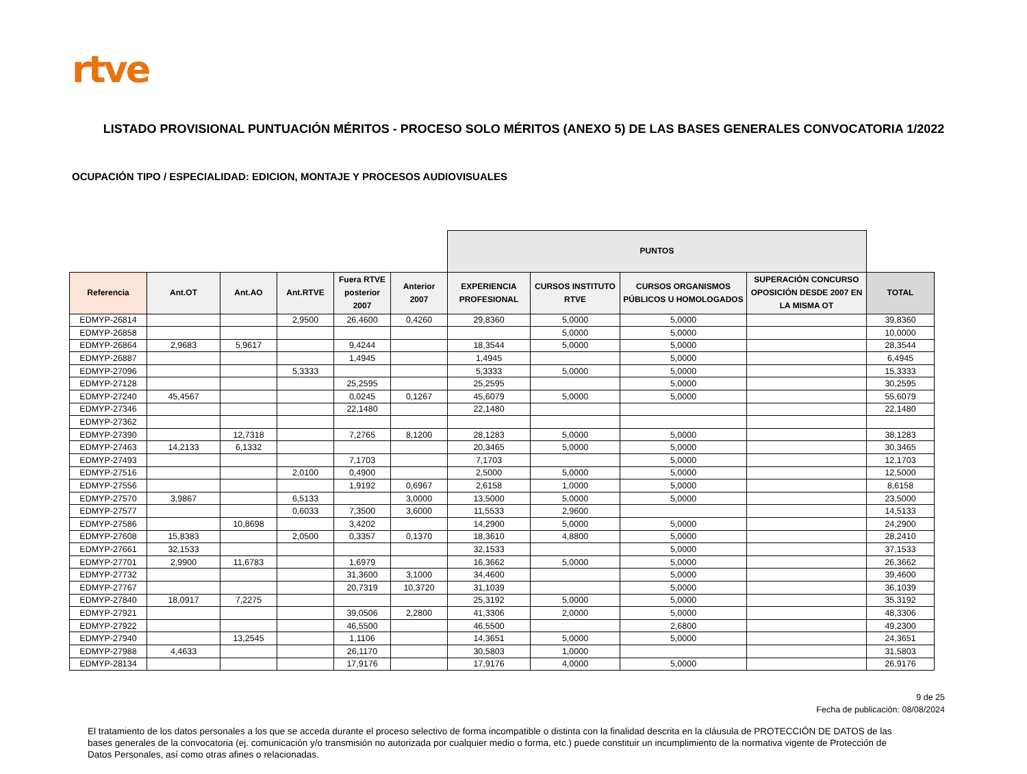rtve
LISTADO PROVISIONAL PUNTUACIÓN MÉRITOS - PROCESO SOLO MÉRITOS (ANEXO 5) DE LAS BASES GENERALES CONVOCATORIA 1/2022
OCUPACIÓN TIPO / ESPECIALIDAD: EDICION, MONTAJE Y PROCESOS AUDIOVISUALES
| | | | | | | PUNTOS | | | | |
| --- | --- | --- | --- | --- | --- | --- | --- | --- | --- | --- |
| Referencia | Ant.OT | Ant.AO | Ant.RTVE | Fuera RTVE posterior 2007 | Anterior 2007 | EXPERIENCIA PROFESIONAL | CURSOS INSTITUTO RTVE | CURSOS ORGANISMOS PÚBLICOS U HOMOLOGADOS | SUPERACIÓN CONCURSO OPOSICIÓN DESDE 2007 EN LA MISMA OT | TOTAL |
| EDMYP-26814 | | | 2,9500 | 26,4600 | 0,4260 | 29,8360 | 5,0000 | 5,0000 | | 39,8360 |
| EDMYP-26858 | | | | | | | 5,0000 | 5,0000 | | 10,0000 |
| EDMYP-26864 | 2,9683 | 5,9617 | | 9,4244 | | 18,3544 | 5,0000 | 5,0000 | | 28,3544 |
| EDMYP-26887 | | | | 1,4945 | | 1,4945 | | 5,0000 | | 6,4945 |
| EDMYP-27096 | | | 5,3333 | | | 5,3333 | 5,0000 | 5,0000 | | 15,3333 |
| EDMYP-27128 | | | | 25,2595 | | 25,2595 | | 5,0000 | | 30,2595 |
| EDMYP-27240 | 45,4567 | | | 0,0245 | 0,1267 | 45,6079 | 5,0000 | 5,0000 | | 55,6079 |
| EDMYP-27346 | | | | 22,1480 | | 22,1480 | | | | 22,1480 |
| EDMYP-27362 | | | | | | | | | | |
| EDMYP-27390 | | 12,7318 | | 7,2765 | 8,1200 | 28,1283 | 5,0000 | 5,0000 | | 38,1283 |
| EDMYP-27463 | 14,2133 | 6,1332 | | | | 20,3465 | 5,0000 | 5,0000 | | 30,3465 |
| EDMYP-27493 | | | | 7,1703 | | 7,1703 | | 5,0000 | | 12,1703 |
| EDMYP-27516 | | | 2,0100 | 0,4900 | | 2,5000 | 5,0000 | 5,0000 | | 12,5000 |
| EDMYP-27556 | | | | 1,9192 | 0,6967 | 2,6158 | 1,0000 | 5,0000 | | 8,6158 |
| EDMYP-27570 | 3,9867 | | 6,5133 | | 3,0000 | 13,5000 | 5,0000 | 5,0000 | | 23,5000 |
| EDMYP-27577 | | | 0,6033 | 7,3500 | 3,6000 | 11,5533 | 2,9600 | | | 14,5133 |
| EDMYP-27586 | | 10,8698 | | 3,4202 | | 14,2900 | 5,0000 | 5,0000 | | 24,2900 |
| EDMYP-27608 | 15,8383 | | 2,0500 | 0,3357 | 0,1370 | 18,3610 | 4,8800 | 5,0000 | | 28,2410 |
| EDMYP-27661 | 32,1533 | | | | | 32,1533 | | 5,0000 | | 37,1533 |
| EDMYP-27701 | 2,9900 | 11,6783 | | 1,6979 | | 16,3662 | 5,0000 | 5,0000 | | 26,3662 |
| EDMYP-27732 | | | | 31,3600 | 3,1000 | 34,4600 | | 5,0000 | | 39,4600 |
| EDMYP-27767 | | | | 20,7319 | 10,3720 | 31,1039 | | 5,0000 | | 36,1039 |
| EDMYP-27840 | 18,0917 | 7,2275 | | | | 25,3192 | 5,0000 | 5,0000 | | 35,3192 |
| EDMYP-27921 | | | | 39,0506 | 2,2800 | 41,3306 | 2,0000 | 5,0000 | | 48,3306 |
| EDMYP-27922 | | | | 46,5500 | | 46,5500 | | 2,6800 | | 49,2300 |
| EDMYP-27940 | | 13,2545 | | 1,1106 | | 14,3651 | 5,0000 | 5,0000 | | 24,3651 |
| EDMYP-27988 | 4,4633 | | | 26,1170 | | 30,5803 | 1,0000 | | | 31,5803 |
| EDMYP-28134 | | | | 17,9176 | | 17,9176 | 4,0000 | 5,0000 | | 26,9176 |
9 de 25
Fecha de publicación: 08/08/2024
El tratamiento de los datos personales a los que se acceda durante el proceso selectivo de forma incompatible o distinta con la finalidad descrita en la cláusula de PROTECCIÓN DE DATOS de las bases generales de la convocatoria (ej. comunicación y/o transmisión no autorizada por cualquier medio o forma, etc.) puede constituir un incumplimiento de la normativa vigente de Protección de Datos Personales, así como otras afines o relacionadas.